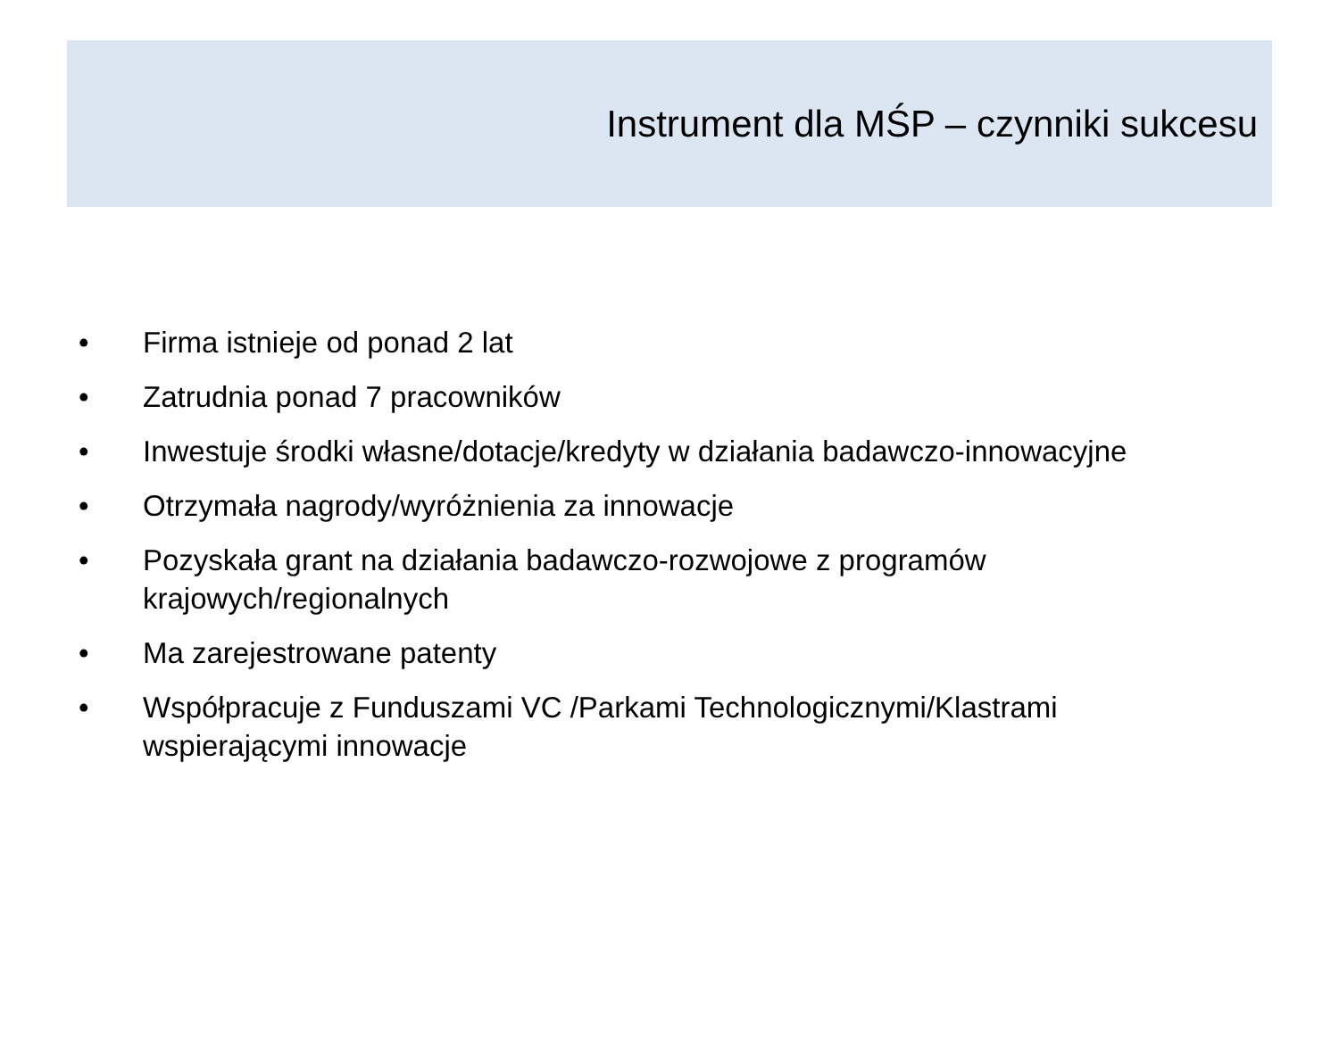Instrument dla MŚP – czynniki sukcesu
• Firma istnieje od ponad 2 lat
• Zatrudnia ponad 7 pracowników
• Inwestuje środki własne/dotacje/kredyty w działania badawczo-innowacyjne
• Otrzymała nagrody/wyróżnienia za innowacje
• Pozyskała grant na działania badawczo-rozwojowe z programów krajowych/regionalnych
• Ma zarejestrowane patenty
• Współpracuje z Funduszami VC /Parkami Technologicznymi/Klastrami wspierającymi innowacje